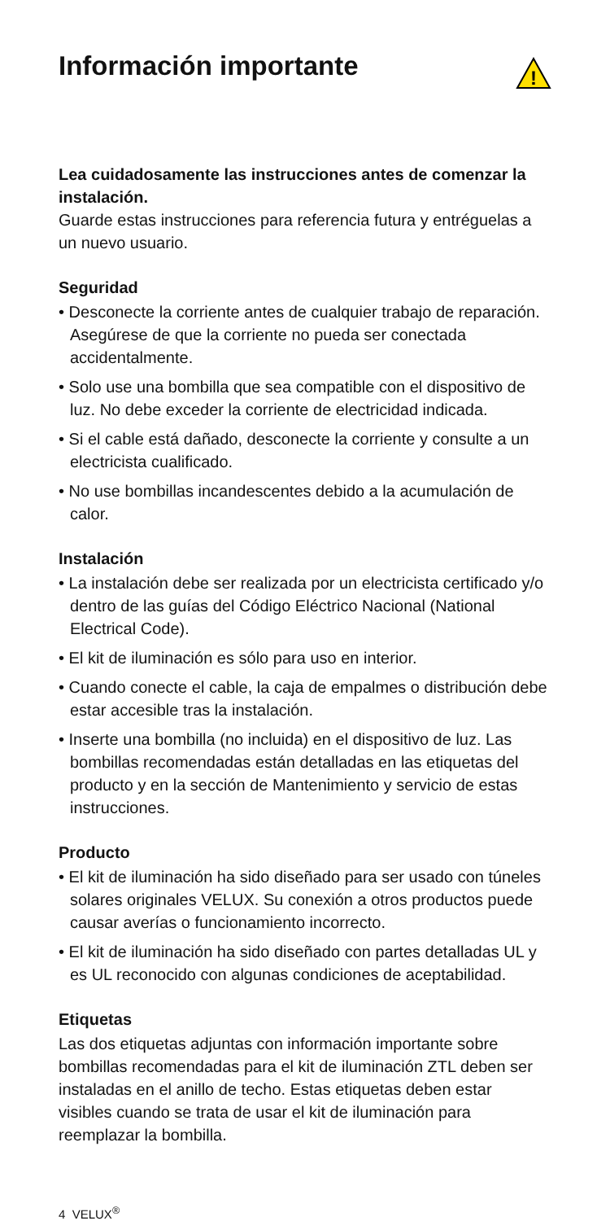Información importante
!
Lea cuidadosamente las instrucciones antes de comenzar la instalación.
Guarde estas instrucciones para referencia futura y entréguelas a un nuevo usuario.
Seguridad
• Desconecte la corriente antes de cualquier trabajo de reparación. Asegúrese de que la corriente no pueda ser conectada accidentalmente.
• Solo use una bombilla que sea compatible con el dispositivo de luz. No debe exceder la corriente de electricidad indicada.
• Si el cable está dañado, desconecte la corriente y consulte a un electricista cualificado.
• No use bombillas incandescentes debido a la acumulación de calor.
Instalación
• La instalación debe ser realizada por un electricista certificado y/o dentro de las guías del Código Eléctrico Nacional (National Electrical Code).
• El kit de iluminación es sólo para uso en interior.
• Cuando conecte el cable, la caja de empalmes o distribución debe estar accesible tras la instalación.
• Inserte una bombilla (no incluida) en el dispositivo de luz. Las bombillas recomendadas están detalladas en las etiquetas del producto y en la sección de Mantenimiento y servicio de estas instrucciones.
Producto
• El kit de iluminación ha sido diseñado para ser usado con túneles solares originales VELUX. Su conexión a otros productos puede causar averías o funcionamiento incorrecto.
• El kit de iluminación ha sido diseñado con partes detalladas UL y es UL reconocido con algunas condiciones de aceptabilidad.
Etiquetas
Las dos etiquetas adjuntas con información importante sobre bombillas recomendadas para el kit de iluminación ZTL deben ser instaladas en el anillo de techo. Estas etiquetas deben estar visibles cuando se trata de usar el kit de iluminación para reemplazar la bombilla.
4 VELUX<sup>®</sup>